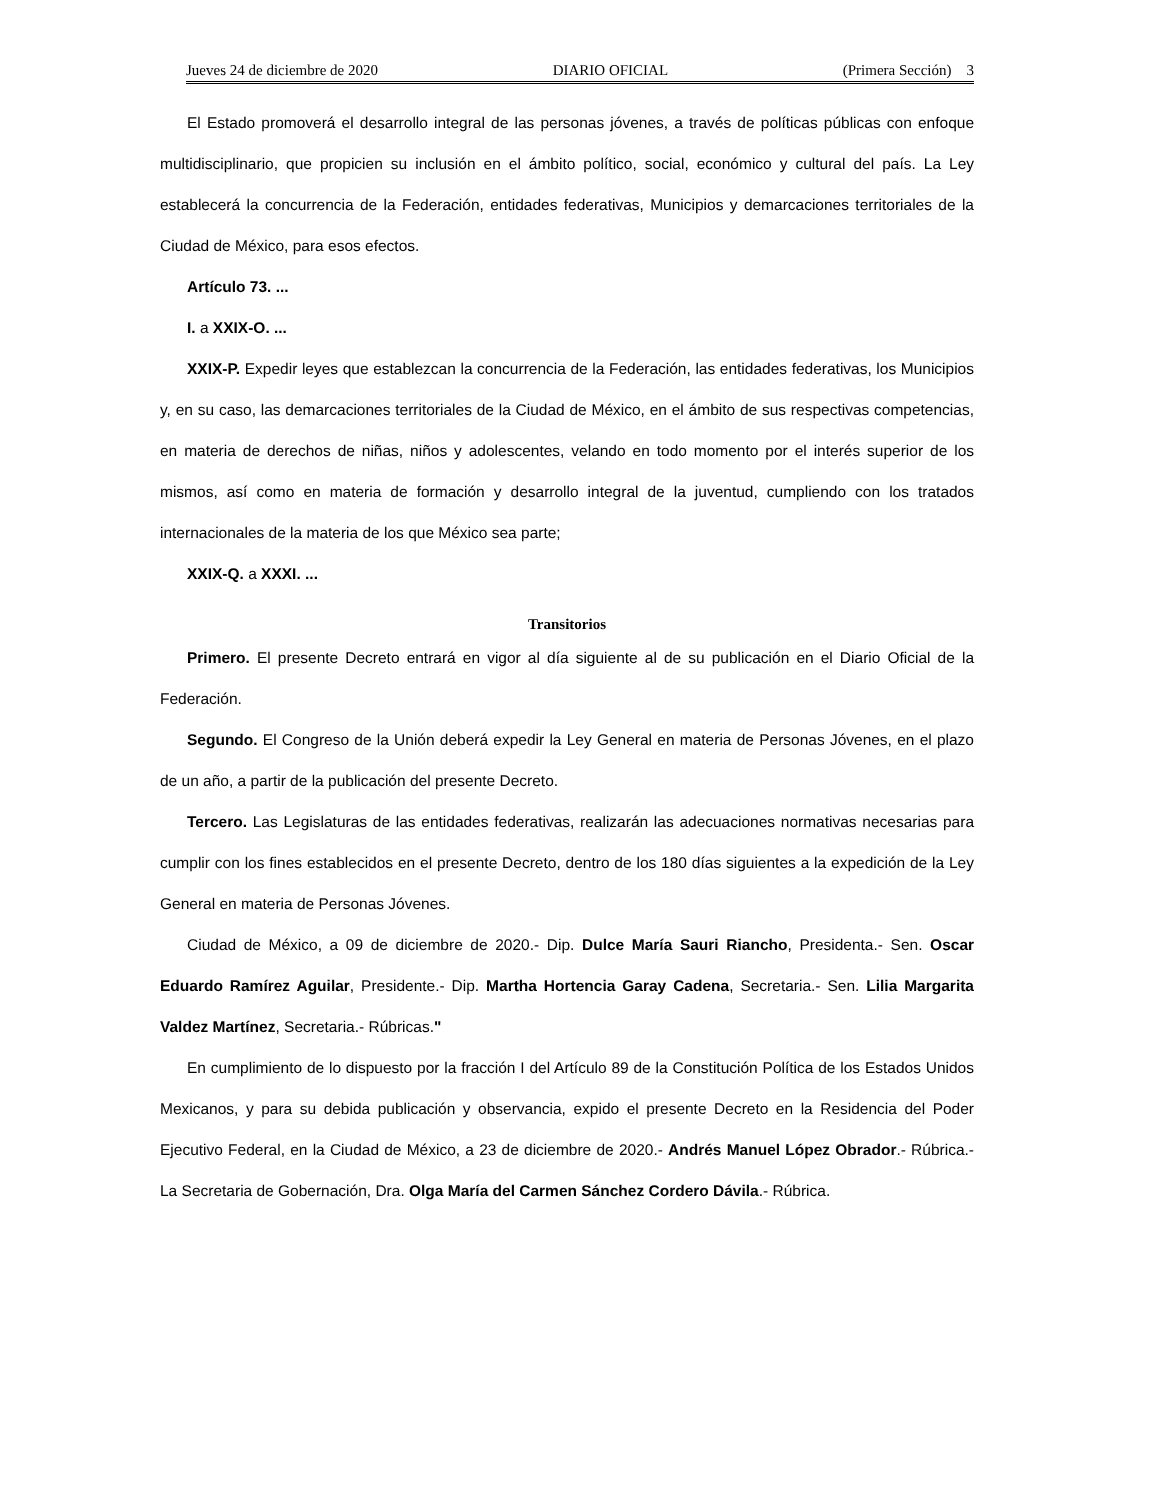Jueves 24 de diciembre de 2020 DIARIO OFICIAL (Primera Sección) 3
El Estado promoverá el desarrollo integral de las personas jóvenes, a través de políticas públicas con enfoque multidisciplinario, que propicien su inclusión en el ámbito político, social, económico y cultural del país. La Ley establecerá la concurrencia de la Federación, entidades federativas, Municipios y demarcaciones territoriales de la Ciudad de México, para esos efectos.
Artículo 73. ...
I. a XXIX-O. ...
XXIX-P. Expedir leyes que establezcan la concurrencia de la Federación, las entidades federativas, los Municipios y, en su caso, las demarcaciones territoriales de la Ciudad de México, en el ámbito de sus respectivas competencias, en materia de derechos de niñas, niños y adolescentes, velando en todo momento por el interés superior de los mismos, así como en materia de formación y desarrollo integral de la juventud, cumpliendo con los tratados internacionales de la materia de los que México sea parte;
XXIX-Q. a XXXI. ...
Transitorios
Primero. El presente Decreto entrará en vigor al día siguiente al de su publicación en el Diario Oficial de la Federación.
Segundo. El Congreso de la Unión deberá expedir la Ley General en materia de Personas Jóvenes, en el plazo de un año, a partir de la publicación del presente Decreto.
Tercero. Las Legislaturas de las entidades federativas, realizarán las adecuaciones normativas necesarias para cumplir con los fines establecidos en el presente Decreto, dentro de los 180 días siguientes a la expedición de la Ley General en materia de Personas Jóvenes.
Ciudad de México, a 09 de diciembre de 2020.- Dip. Dulce María Sauri Riancho, Presidenta.- Sen. Oscar Eduardo Ramírez Aguilar, Presidente.- Dip. Martha Hortencia Garay Cadena, Secretaria.- Sen. Lilia Margarita Valdez Martínez, Secretaria.- Rúbricas."
En cumplimiento de lo dispuesto por la fracción I del Artículo 89 de la Constitución Política de los Estados Unidos Mexicanos, y para su debida publicación y observancia, expido el presente Decreto en la Residencia del Poder Ejecutivo Federal, en la Ciudad de México, a 23 de diciembre de 2020.- Andrés Manuel López Obrador.- Rúbrica.- La Secretaria de Gobernación, Dra. Olga María del Carmen Sánchez Cordero Dávila.- Rúbrica.